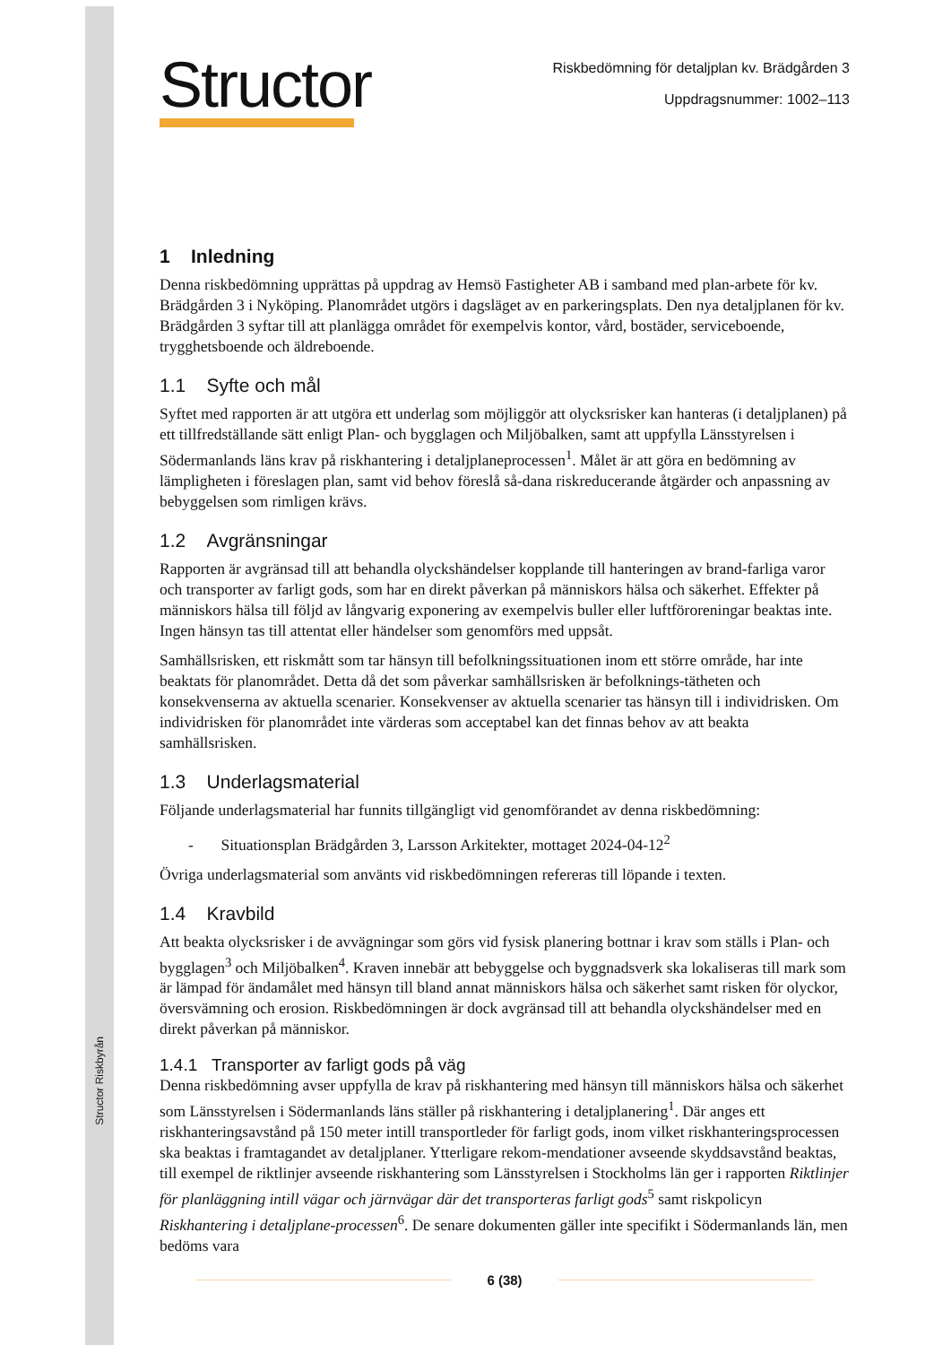Structor Riskbyrån
Structor
Riskbedömning för detaljplan kv. Brädgården 3
Uppdragsnummer: 1002–113
1 Inledning
Denna riskbedömning upprättas på uppdrag av Hemsö Fastigheter AB i samband med plan-arbete för kv. Brädgården 3 i Nyköping. Planområdet utgörs i dagsläget av en parkeringsplats. Den nya detaljplanen för kv. Brädgården 3 syftar till att planlägga området för exempelvis kontor, vård, bostäder, serviceboende, trygghetsboende och äldreboende.
1.1 Syfte och mål
Syftet med rapporten är att utgöra ett underlag som möjliggör att olycksrisker kan hanteras (i detaljplanen) på ett tillfredställande sätt enligt Plan- och bygglagen och Miljöbalken, samt att uppfylla Länsstyrelsen i Södermanlands läns krav på riskhantering i detaljplaneprocessen<sup>1</sup>. Målet är att göra en bedömning av lämpligheten i föreslagen plan, samt vid behov föreslå så-dana riskreducerande åtgärder och anpassning av bebyggelsen som rimligen krävs.
1.2 Avgränsningar
Rapporten är avgränsad till att behandla olyckshändelser kopplande till hanteringen av brand-farliga varor och transporter av farligt gods, som har en direkt påverkan på människors hälsa och säkerhet. Effekter på människors hälsa till följd av långvarig exponering av exempelvis buller eller luftföroreningar beaktas inte. Ingen hänsyn tas till attentat eller händelser som genomförs med uppsåt.
Samhällsrisken, ett riskmått som tar hänsyn till befolkningssituationen inom ett större område, har inte beaktats för planområdet. Detta då det som påverkar samhällsrisken är befolknings-tätheten och konsekvenserna av aktuella scenarier. Konsekvenser av aktuella scenarier tas hänsyn till i individrisken. Om individrisken för planområdet inte värderas som acceptabel kan det finnas behov av att beakta samhällsrisken.
1.3 Underlagsmaterial
Följande underlagsmaterial har funnits tillgängligt vid genomförandet av denna riskbedömning:
- Situationsplan Brädgården 3, Larsson Arkitekter, mottaget 2024-04-12<sup>2</sup>
Övriga underlagsmaterial som använts vid riskbedömningen refereras till löpande i texten.
1.4 Kravbild
Att beakta olycksrisker i de avvägningar som görs vid fysisk planering bottnar i krav som ställs i Plan- och bygglagen<sup>3</sup> och Miljöbalken<sup>4</sup>. Kraven innebär att bebyggelse och byggnadsverk ska lokaliseras till mark som är lämpad för ändamålet med hänsyn till bland annat människors hälsa och säkerhet samt risken för olyckor, översvämning och erosion. Riskbedömningen är dock avgränsad till att behandla olyckshändelser med en direkt påverkan på människor.
1.4.1 Transporter av farligt gods på väg
Denna riskbedömning avser uppfylla de krav på riskhantering med hänsyn till människors hälsa och säkerhet som Länsstyrelsen i Södermanlands läns ställer på riskhantering i detaljplanering<sup>1</sup>. Där anges ett riskhanteringsavstånd på 150 meter intill transportleder för farligt gods, inom vilket riskhanteringsprocessen ska beaktas i framtagandet av detaljplaner. Ytterligare rekom-mendationer avseende skyddsavstånd beaktas, till exempel de riktlinjer avseende riskhantering som Länsstyrelsen i Stockholms län ger i rapporten Riktlinjer för planläggning intill vägar och järnvägar där det transporteras farligt gods<sup>5</sup> samt riskpolicyn Riskhantering i detaljplane-processen<sup>6</sup>. De senare dokumenten gäller inte specifikt i Södermanlands län, men bedöms vara
6 (38)